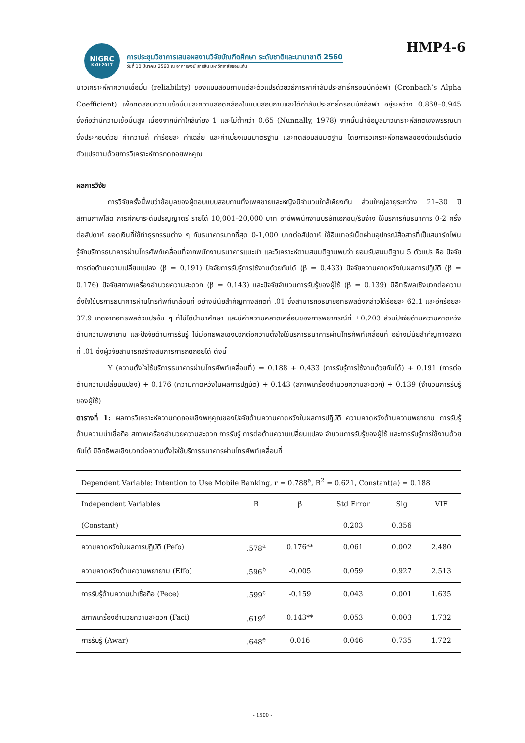NIGRC
KKU·2017
การประชุมวิชาการเสนอผลงานวิจัยบัณฑิตศึกษา ระดับชาติและนานาชาติ 2560
วันที่ 10 มีนาคม 2560 ณ อาคารพจน์ สารสิน มหาวิทยาลัยขอนแก่น
HMP4-6
มาวิเคราะห์หาความเชื่อมั่น (reliability) ของแบบสอบถามแต่ละตัวแปรด้วยวิธีการหาค่าสัมประสิทธิ์ครอนบัคอัลฟา (Cronbach’s Alpha Coefficient) เพื่อทดสอบความเชื่อมั่นและความสอดคล้องในแบบสอบถามและได้ค่าสัมประสิทธิ์ครอนบัคอัลฟา อยู่ระหว่าง 0.868–0.945 ซึ่งถือว่ามีความเชื่อมั่นสูง เนื่องจากมีค่าใกล้เคียง 1 และไม่ต่ำกว่า 0.65 (Nunnally, 1978) จากนั้นนำข้อมูลมาวิเคราะห์สถิติเชิงพรรณนา ซึ่งประกอบด้วย ค่าความถี่ ค่าร้อยละ ค่าเฉลี่ย และค่าเบี่ยงเบนมาตรฐาน และทดสอบสมมติฐาน โดยการวิเคราะห์อิทธิพลของตัวแปรต้นต่อตัวแปรตามด้วยการวิเคราะห์การถดถอยพหุคูณ
ผลการวิจัย
การวิจัยครั้งนี้พบว่าข้อมูลของผู้ตอบแบบสอบถามทั้งเพศชายและหญิงมีจำนวนใกล้เคียงกัน ส่วนใหญ่อายุระหว่าง 21–30 ปี สถานภาพโสด การศึกษาระดับปริญญาตรี รายได้ 10,001–20,000 บาท อาชีพพนักงานบริษัทเอกชน/รับจ้าง ใช้บริการกับธนาคาร 0-2 ครั้งต่อสัปดาห์ ยอดเงินที่ใช้ทำธุรกรรมต่าง ๆ กับธนาคารมากที่สุด 0-1,000 บาทต่อสัปดาห์ ใช้อินเทอร์เน็ตผ่านอุปกรณ์สื่อสารที่เป็นสมาร์ทโฟน รู้จักบริการธนาคารผ่านโทรศัพท์เคลื่อนที่จากพนักงานธนาคารแนะนำ และวิเคราะห์ตามสมมติฐานพบว่า ยอมรับสมมติฐาน 5 ตัวแปร คือ ปัจจัยการต่อต้านความเปลี่ยนแปลง (β = 0.191) ปัจจัยการรับรู้การใช้งานด้วยกันได้ (β = 0.433) ปัจจัยความคาดหวังในผลการปฏิบัติ (β = 0.176) ปัจจัยสภาพเครื่องอำนวยความสะดวก (β = 0.143) และปัจจัยจำนวนการรับรู้ของผู้ใช้ (β = 0.139) มีอิทธิพลเชิงบวกต่อความตั้งใจใช้บริการธนาคารผ่านโทรศัพท์เคลื่อนที่ อย่างมีนัยสำคัญทางสถิติที่ .01 ซึ่งสามารถอธิบายอิทธิพลดังกล่าวได้ร้อยละ 62.1 และอีกร้อยละ 37.9 เกิดจากอิทธิพลตัวแปรอื่น ๆ ที่ไม่ได้นำมาศึกษา และมีค่าความคลาดเคลื่อนของการพยากรณ์ที่ ±0.203 ส่วนปัจจัยด้านความคาดหวังด้านความพยายาม และปัจจัยด้านการรับรู้ ไม่มีอิทธิพลเชิงบวกต่อความตั้งใจใช้บริการธนาคารผ่านโทรศัพท์เคลื่อนที่ อย่างมีนัยสำคัญทางสถิติที่ .01 ซึ่งผู้วิจัยสามารถสร้างสมการการถดถอยได้ ดังนี้
Y (ความตั้งใจใช้บริการธนาคารผ่านโทรศัพท์เคลื่อนที่) = 0.188 + 0.433 (การรับรู้การใช้งานด้วยกันได้) + 0.191 (การต่อต้านความเปลี่ยนแปลง) + 0.176 (ความคาดหวังในผลการปฏิบัติ) + 0.143 (สภาพเครื่องอำนวยความสะดวก) + 0.139 (จำนวนการรับรู้ของผู้ใช้)
ตารางที่ 1: ผลการวิเคราะห์ความถดถอยเชิงพหุคูณของปัจจัยด้านความคาดหวังในผลการปฏิบัติ ความคาดหวังด้านความพยายาม การรับรู้ด้านความน่าเชื่อถือ สภาพเครื่องอำนวยความสะดวก การรับรู้ การต่อต้านความเปลี่ยนแปลง จำนวนการรับรู้ของผู้ใช้ และการรับรู้การใช้งานด้วยกันได้ มีอิทธิพลเชิงบวกต่อความตั้งใจใช้บริการธนาคารผ่านโทรศัพท์เคลื่อนที่
| Dependent Variable: Intention to Use Mobile Banking, r = 0.788<sup>a</sup>, R<sup>2</sup> = 0.621, Constant(a) = 0.188 | | | | | |
| Independent Variables | R | β | Std Error | Sig | VIF |
| (Constant) | | | 0.203 | 0.356 | |
| ความคาดหวังในผลการปฏิบัติ (Pefo) | .578<sup>a</sup> | 0.176** | 0.061 | 0.002 | 2.480 |
| ความคาดหวังด้านความพยายาม (Effo) | .596<sup>b</sup> | -0.005 | 0.059 | 0.927 | 2.513 |
| การรับรู้ด้านความน่าเชื่อถือ (Pece) | .599<sup>c</sup> | -0.159 | 0.043 | 0.001 | 1.635 |
| สภาพเครื่องอำนวยความสะดวก (Faci) | .619<sup>d</sup> | 0.143** | 0.053 | 0.003 | 1.732 |
| การรับรู้ (Awar) | .648<sup>e</sup> | 0.016 | 0.046 | 0.735 | 1.722 |
- 1500 -